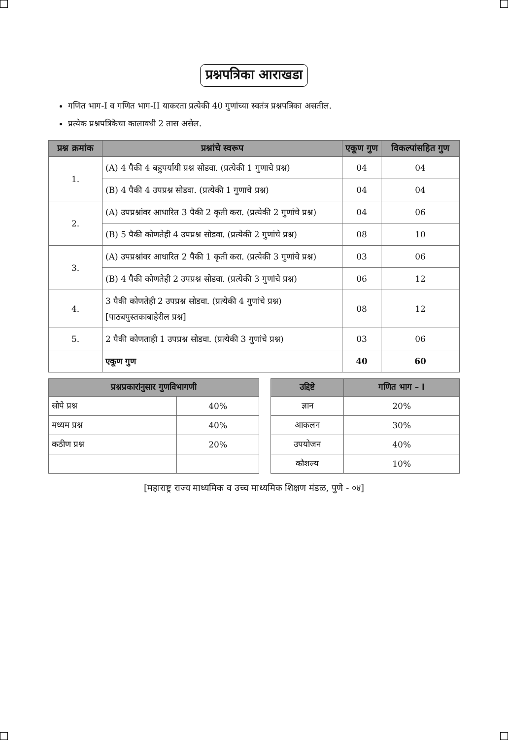प्रश्नपत्रिका आराखडा
गणित भाग-I व गणित भाग-II याकरता प्रत्येकी 40 गुणांच्या स्वतंत्र प्रश्नपत्रिका असतील.
प्रत्येक प्रश्नपत्रिकेचा कालावधी 2 तास असेल.
| प्रश्न क्रमांक | प्रश्नांचे स्वरूप | एकूण गुण | विकल्पांसहित गुण |
| --- | --- | --- | --- |
| 1. | (A) 4 पैकी 4 बहुपर्यायी प्रश्न सोडवा. (प्रत्येकी 1 गुणाचे प्रश्न) | 04 | 04 |
| | (B) 4 पैकी 4 उपप्रश्न सोडवा. (प्रत्येकी 1 गुणाचे प्रश्न) | 04 | 04 |
| 2. | (A) उपप्रश्नांवर आधारित 3 पैकी 2 कृती करा. (प्रत्येकी 2 गुणांचे प्रश्न) | 04 | 06 |
| | (B) 5 पैकी कोणतेही 4 उपप्रश्न सोडवा. (प्रत्येकी 2 गुणांचे प्रश्न) | 08 | 10 |
| 3. | (A) उपप्रश्नांवर आधारित 2 पैकी 1 कृती करा. (प्रत्येकी 3 गुणांचे प्रश्न) | 03 | 06 |
| | (B) 4 पैकी कोणतेही 2 उपप्रश्न सोडवा. (प्रत्येकी 3 गुणांचे प्रश्न) | 06 | 12 |
| 4. | 3 पैकी कोणतेही 2 उपप्रश्न सोडवा. (प्रत्येकी 4 गुणांचे प्रश्न) [पाठ्यपुस्तकाबाहेरील प्रश्न] | 08 | 12 |
| 5. | 2 पैकी कोणताही 1 उपप्रश्न सोडवा. (प्रत्येकी 3 गुणांचे प्रश्न) | 03 | 06 |
| | एकूण गुण | 40 | 60 |
| प्रश्नप्रकारांनुसार गुणविभागणी | |
| --- | --- |
| सोपे प्रश्न | 40% |
| मध्यम प्रश्न | 40% |
| कठीण प्रश्न | 20% |
| उद्दिष्टे | गणित भाग – I |
| --- | --- |
| ज्ञान | 20% |
| आकलन | 30% |
| उपयोजन | 40% |
| कौशल्य | 10% |
[महाराष्ट्र राज्य माध्यमिक व उच्च माध्यमिक शिक्षण मंडळ, पुणे - ०४]